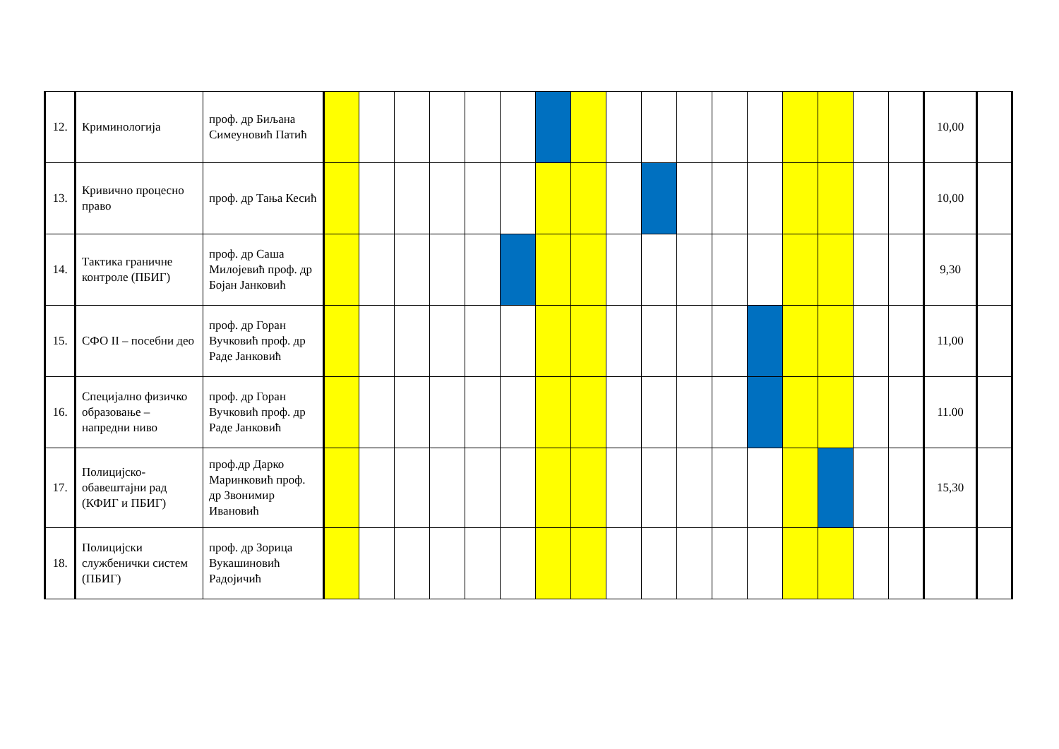| 12. | Криминологија | проф. др Биљана Симеуновић Патић | | | | | | | | | | | | | | | | | | 10,00 | |
| 13. | Кривично процесно право | проф. др Тања Кесић | | | | | | | | | | | | | | | | | | 10,00 | |
| 14. | Тактика граничне контроле (ПБИГ) | проф. др Саша Милојевић проф. др Бојан Јанковић | | | | | | | | | | | | | | | | | | 9,30 | |
| 15. | СФО II – посебни део | проф. др Горан Вучковић проф. др Раде Јанковић | | | | | | | | | | | | | | | | | | 11,00 | |
| 16. | Специјално физичко образовање – напредни ниво | проф. др Горан Вучковић проф. др Раде Јанковић | | | | | | | | | | | | | | | | | | 11.00 | |
| 17. | Полицијско-обавештајни рад (КФИГ и ПБИГ) | проф.др Дарко Маринковић проф. др Звонимир Ивановић | | | | | | | | | | | | | | | | | | 15,30 | |
| 18. | Полицијски службенички систем (ПБИГ) | проф. др Зорица Вукашиновић Радојичић | | | | | | | | | | | | | | | | | | | |